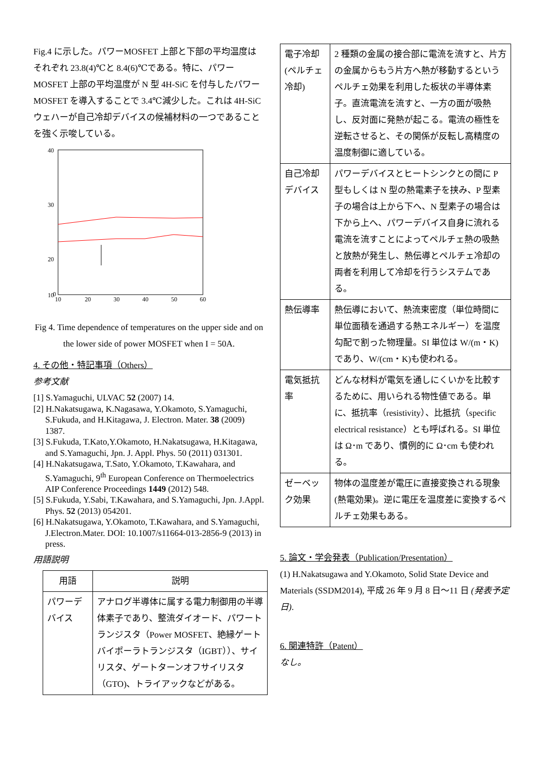Fig.4 に示した。パワーMOSFET 上部と下部の平均温度はそれぞれ 23.8(4)℃と 8.4(6)℃である。特に、パワーMOSFET 上部の平均温度が N 型 4H-SiC を付与したパワーMOSFET を導入することで 3.4℃減少した。これは 4H-SiC ウェハーが自己冷却デバイスの候補材料の一つであることを強く示唆している。
40
30
20
10
0
10
20
30
40
50
60
Fig 4. Time dependence of temperatures on the upper side and on the lower side of power MOSFET when I = 50A.
4. その他・特記事項（Others）
参考文献
[1] S.Yamaguchi, ULVAC 52 (2007) 14.
[2] H.Nakatsugawa, K.Nagasawa, Y.Okamoto, S.Yamaguchi, S.Fukuda, and H.Kitagawa, J. Electron. Mater. 38 (2009) 1387.
[3] S.Fukuda, T.Kato,Y.Okamoto, H.Nakatsugawa, H.Kitagawa, and S.Yamaguchi, Jpn. J. Appl. Phys. 50 (2011) 031301.
[4] H.Nakatsugawa, T.Sato, Y.Okamoto, T.Kawahara, and S.Yamaguchi, 9<sup>th</sup> European Conference on Thermoelectrics AIP Conference Proceedings 1449 (2012) 548.
[5] S.Fukuda, Y.Sabi, T.Kawahara, and S.Yamaguchi, Jpn. J.Appl. Phys. 52 (2013) 054201.
[6] H.Nakatsugawa, Y.Okamoto, T.Kawahara, and S.Yamaguchi, J.Electron.Mater. DOI: 10.1007/s11664-013-2856-9 (2013) in press.
用語説明
| 用語 | 説明 |
| --- | --- |
| パワーデバイス | アナログ半導体に属する電力制御用の半導体素子であり、整流ダイオード、パワートランジスタ（Power MOSFET、絶縁ゲートバイポーラトランジスタ（IGBT））、サイリスタ、ゲートターンオフサイリスタ（GTO)、トライアックなどがある。 |
| 電子冷却(ペルチェ冷却) | 2 種類の金属の接合部に電流を流すと、片方の金属からもう片方へ熱が移動するというペルチェ効果を利用した板状の半導体素子。直流電流を流すと、一方の面が吸熱し、反対面に発熱が起こる。電流の極性を逆転させると、その関係が反転し高精度の温度制御に適している。 |
| 自己冷却デバイス | パワーデバイスとヒートシンクとの間に P 型もしくは N 型の熱電素子を挟み、P 型素子の場合は上から下へ、N 型素子の場合は下から上へ、パワーデバイス自身に流れる電流を流すことによってペルチェ熱の吸熱と放熱が発生し、熱伝導とペルチェ冷却の両者を利用して冷却を行うシステムである。 |
| 熱伝導率 | 熱伝導において、熱流束密度（単位時間に単位面積を通過する熱エネルギー）を温度勾配で割った物理量。SI 単位は W/(m・K)であり、W/(cm・K)も使われる。 |
| 電気抵抗率 | どんな材料が電気を通しにくいかを比較するために、用いられる物性値である。単に、抵抗率（resistivity）、比抵抗（specific electrical resistance）とも呼ばれる。SI 単位は Ω･m であり、慣例的に Ω･cm も使われる。 |
| ゼーベック効果 | 物体の温度差が電圧に直接変換される現象(熱電効果)。逆に電圧を温度差に変換するペルチェ効果もある。 |
5. 論文・学会発表（Publication/Presentation）
(1) H.Nakatsugawa and Y.Okamoto, Solid State Device and Materials (SSDM2014), 平成 26 年 9 月 8 日～11 日 (発表予定日).
6. 関連特許（Patent）
なし。